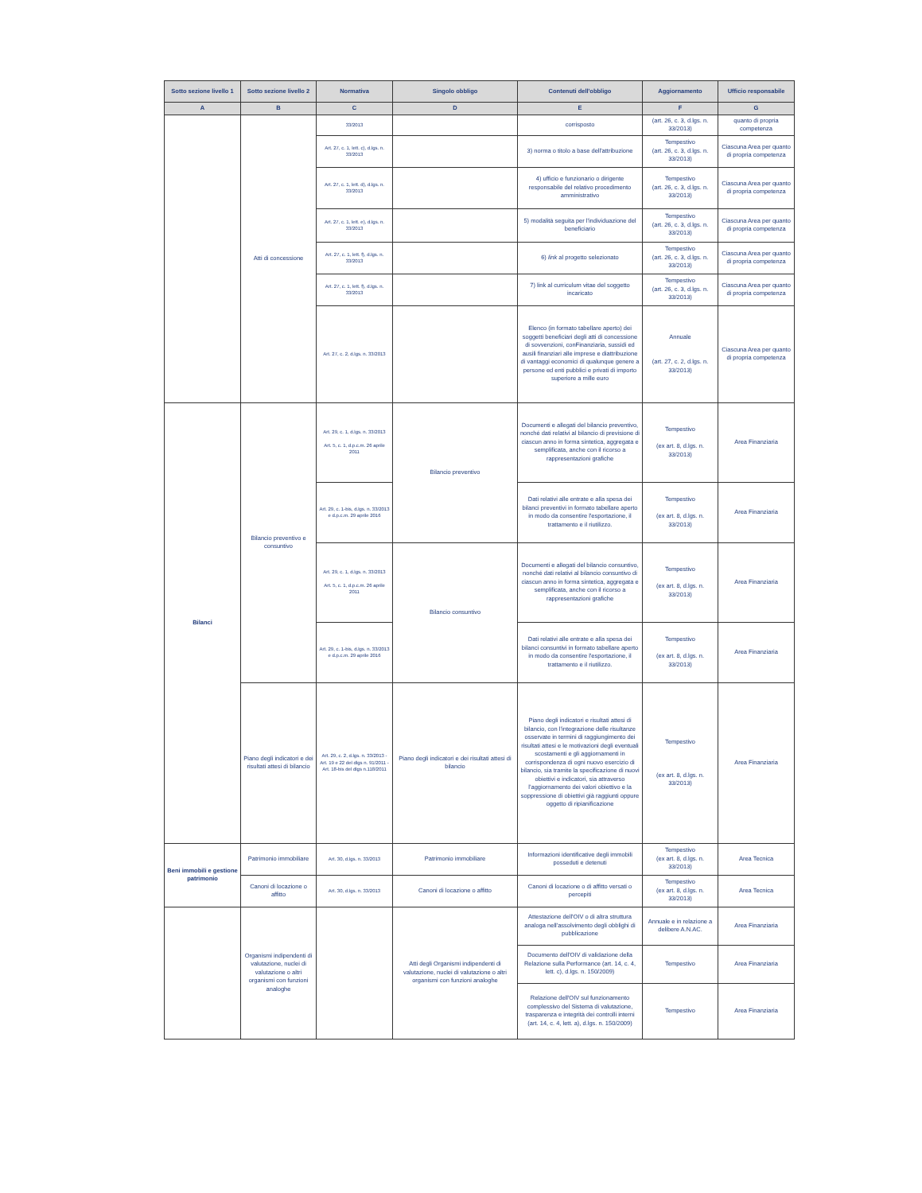| Sotto sezione livello 1 | Sotto sezione livello 2 | Normativa | Singolo obbligo | Contenuti dell'obbligo | Aggiornamento | Ufficio responsabile |
| --- | --- | --- | --- | --- | --- | --- |
| A | B | C | D | E | F | G |
| | Atti di concessione | 33/2013 | | corrisposto | (art. 26, c. 3, d.lgs. n. 33/2013) | quanto di propria competenza |
| | | Art. 27, c. 1, lett. c), d.lgs. n. 33/2013 | | 3) norma o titolo a base dell'attribuzione | Tempestivo (art. 26, c. 3, d.lgs. n. 33/2013) | Ciascuna Area per quanto di propria competenza |
| | | Art. 27, c. 1, lett. d), d.lgs. n. 33/2013 | | 4) ufficio e funzionario o dirigente responsabile del relativo procedimento amministrativo | Tempestivo (art. 26, c. 3, d.lgs. n. 33/2013) | Ciascuna Area per quanto di propria competenza |
| | | Art. 27, c. 1, lett. e), d.lgs. n. 33/2013 | | 5) modalità seguita per l'individuazione del beneficiario | Tempestivo (art. 26, c. 3, d.lgs. n. 33/2013) | Ciascuna Area per quanto di propria competenza |
| | | Art. 27, c. 1, lett. f), d.lgs. n. 33/2013 | | 6) link al progetto selezionato | Tempestivo (art. 26, c. 3, d.lgs. n. 33/2013) | Ciascuna Area per quanto di propria competenza |
| | | Art. 27, c. 1, lett. f), d.lgs. n. 33/2013 | | 7) link al curriculum vitae del soggetto incaricato | Tempestivo (art. 26, c. 3, d.lgs. n. 33/2013) | Ciascuna Area per quanto di propria competenza |
| | | Art. 27, c. 2, d.lgs. n. 33/2013 | | Elenco (in formato tabellare aperto) dei soggetti beneficiari degli atti di concessione di sovvenzioni, conFinanziaria, sussidi ed ausili finanziari alle imprese e diattribuzione di vantaggi economici di qualunque genere a persone ed enti pubblici e privati di importo superiore a mille euro | Annuale (art. 27, c. 2, d.lgs. n. 33/2013) | Ciascuna Area per quanto di propria competenza |
| Bilanci | Bilancio preventivo e consuntivo | Art. 29, c. 1, d.lgs. n. 33/2013 Art. 5, c. 1, d.p.c.m. 26 aprile 2011 | Bilancio preventivo | Documenti e allegati del bilancio preventivo, nonché dati relativi al bilancio di previsione di ciascun anno in forma sintetica, aggregata e semplificata, anche con il ricorso a rappresentazioni grafiche | Tempestivo (ex art. 8, d.lgs. n. 33/2013) | Area Finanziaria |
| | | Art. 29, c. 1-bis, d.lgs. n. 33/2013 e d.p.c.m. 29 aprile 2016 | | Dati relativi alle entrate e alla spesa dei bilanci preventivi in formato tabellare aperto in modo da consentire l'esportazione, il trattamento e il riutilizzo. | Tempestivo (ex art. 8, d.lgs. n. 33/2013) | Area Finanziaria |
| | | Art. 29, c. 1, d.lgs. n. 33/2013 Art. 5, c. 1, d.p.c.m. 26 aprile 2011 | Bilancio consuntivo | Documenti e allegati del bilancio consuntivo, nonché dati relativi al bilancio consuntivo di ciascun anno in forma sintetica, aggregata e semplificata, anche con il ricorso a rappresentazioni grafiche | Tempestivo (ex art. 8, d.lgs. n. 33/2013) | Area Finanziaria |
| | | Art. 29, c. 1-bis, d.lgs. n. 33/2013 e d.p.c.m. 29 aprile 2016 | | Dati relativi alle entrate e alla spesa dei bilanci consuntivi in formato tabellare aperto in modo da consentire l'esportazione, il trattamento e il riutilizzo. | Tempestivo (ex art. 8, d.lgs. n. 33/2013) | Area Finanziaria |
| | Piano degli indicatori e dei risultati attesi di bilancio | Art. 29, c. 2, d.lgs. n. 33/2013 - Art. 19 e 22 del dlgs n. 91/2011 - Art. 18-bis del dlgs n.118/2011 | Piano degli indicatori e dei risultati attesi di bilancio | Piano degli indicatori e risultati attesi di bilancio, con l’integrazione delle risultanze osservate in termini di raggiungimento dei risultati attesi e le motivazioni degli eventuali scostamenti e gli aggiornamenti in corrispondenza di ogni nuovo esercizio di bilancio, sia tramite la specificazione di nuovi obiettivi e indicatori, sia attraverso l’aggiornamento dei valori obiettivo e la soppressione di obiettivi già raggiunti oppure oggetto di ripianificazione | Tempestivo (ex art. 8, d.lgs. n. 33/2013) | Area Finanziaria |
| Beni immobili e gestione patrimonio | Patrimonio immobiliare | Art. 30, d.lgs. n. 33/2013 | Patrimonio immobiliare | Informazioni identificative degli immobili posseduti e detenuti | Tempestivo (ex art. 8, d.lgs. n. 33/2013) | Area Tecnica |
| | Canoni di locazione o affitto | Art. 30, d.lgs. n. 33/2013 | Canoni di locazione o affitto | Canoni di locazione o di affitto versati o percepiti | Tempestivo (ex art. 8, d.lgs. n. 33/2013) | Area Tecnica |
| | Organismi indipendenti di valutazione, nuclei di valutazione o altri organismi con funzioni analoghe | | Atti degli Organismi indipendenti di valutazione, nuclei di valutazione o altri organismi con funzioni analoghe | Attestazione dell'OIV o di altra struttura analoga nell'assolvimento degli obblighi di pubblicazione | Annuale e in relazione a delibere A.N.AC. | Area Finanziaria |
| | | | | Documento dell'OIV di validazione della Relazione sulla Performance (art. 14, c. 4, lett. c), d.lgs. n. 150/2009) | Tempestivo | Area Finanziaria |
| | | | | Relazione dell'OIV sul funzionamento complessivo del Sistema di valutazione, trasparenza e integrità dei controlli interni (art. 14, c. 4, lett. a), d.lgs. n. 150/2009) | Tempestivo | Area Finanziaria |